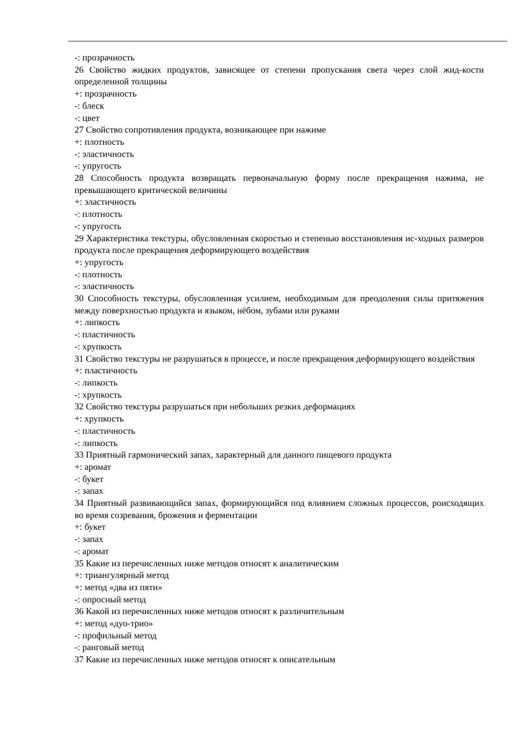-: прозрачность
26 Свойство жидких продуктов, зависящее от степени пропускания света через слой жид-кости определенной толщины
+: прозрачность
-: блеск
-: цвет
27 Свойство сопротивления продукта, возникающее при нажиме
+: плотность
-: эластичность
-: упругость
28 Способность продукта возвращать первоначальную форму после прекращения нажима, не превышающего критической величины
+: эластичность
-: плотность
-: упругость
29 Характеристика текстуры, обусловленная скоростью и степенью восстановления ис-ходных размеров продукта после прекращения деформирующего воздействия
+: упругость
-: плотность
-: эластичность
30 Способность текстуры, обусловленная усилием, необходимым для преодоления силы притяжения между поверхностью продукта и языком, нёбом, зубами или руками
+: липкость
-: пластичность
-: хрупкость
31 Свойство текстуры не разрушаться в процессе, и после прекращения деформирующего воздействия
+: пластичность
-: липкость
-: хрупкость
32 Свойство текстуры разрушаться при небольших резких деформациях
+: хрупкость
-: пластичность
-: липкость
33 Приятный гармонический запах, характерный для данного пищевого продукта
+: аромат
-: букет
-: запах
34 Приятный развивающийся запах, формирующийся под влиянием сложных процессов, роисходящих во время созревания, брожения и ферментации
+: букет
-: запах
-: аромат
35 Какие из перечисленных ниже методов относят к аналитическим
+: триангулярный метод
+: метод «два из пяти»
-: опросный метод
36 Какой из перечисленных ниже методов относят к различительным
+: метод «дуо-трио»
-: профильный метод
-: ранговый метод
37 Какие из перечисленных ниже методов относят к описательным